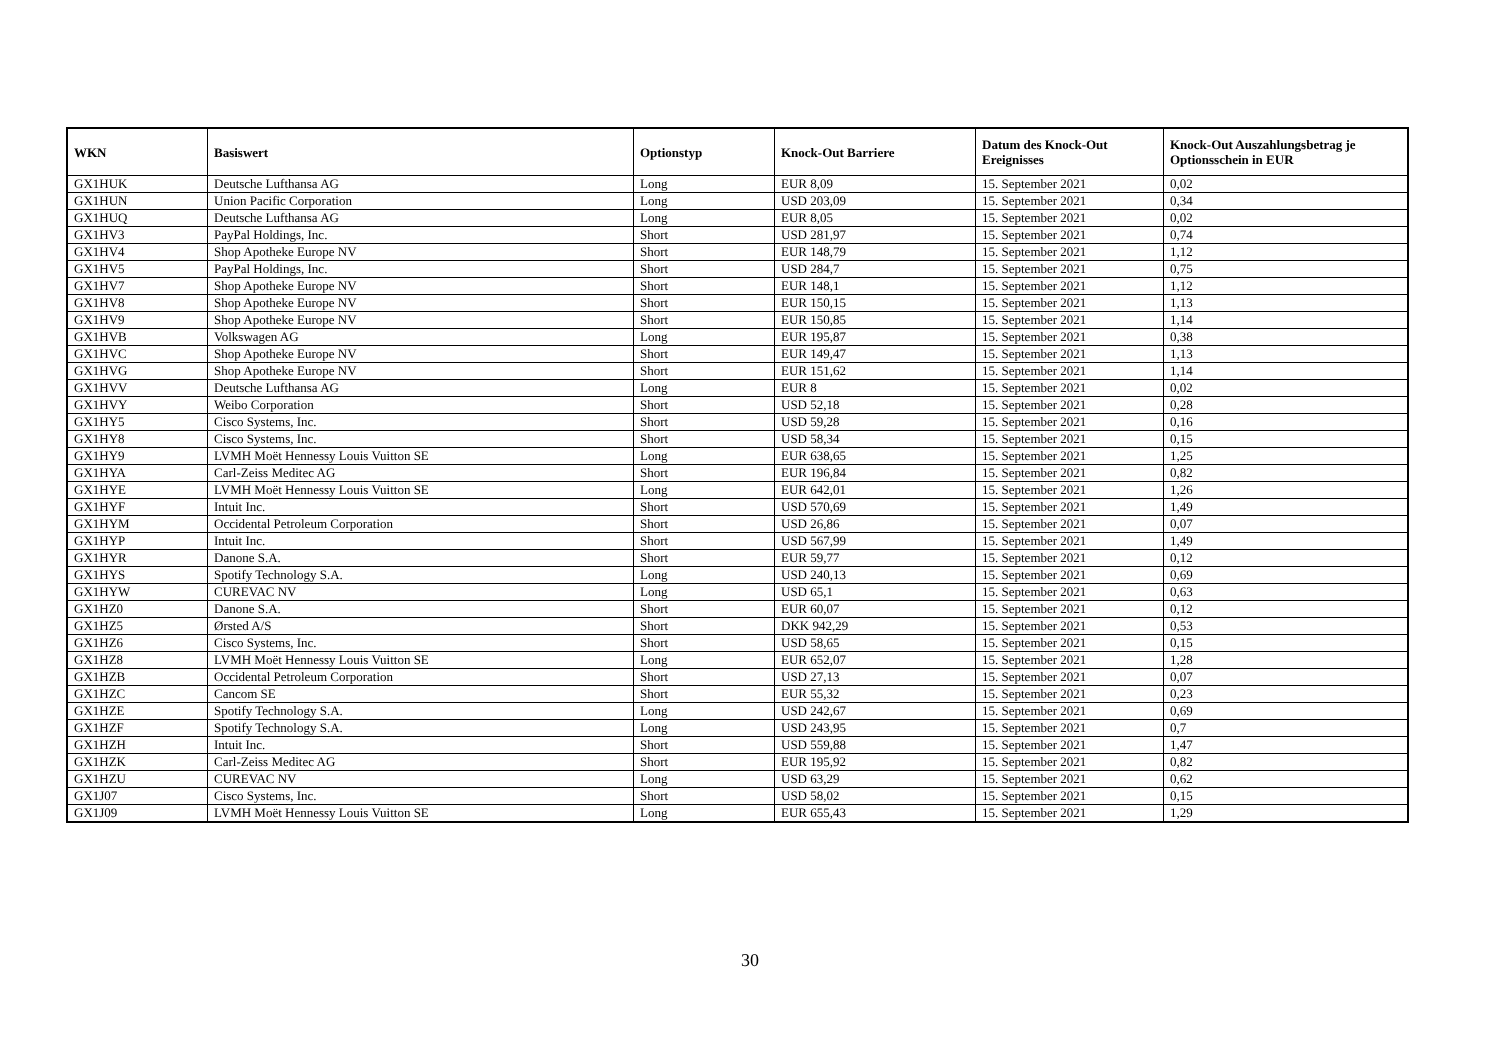| WKN | Basiswert | Optionstyp | Knock-Out Barriere | Datum des Knock-Out Ereignisses | Knock-Out Auszahlungsbetrag je Optionsschein in EUR |
| --- | --- | --- | --- | --- | --- |
| GX1HUK | Deutsche Lufthansa AG | Long | EUR 8,09 | 15. September 2021 | 0,02 |
| GX1HUN | Union Pacific Corporation | Long | USD 203,09 | 15. September 2021 | 0,34 |
| GX1HUQ | Deutsche Lufthansa AG | Long | EUR 8,05 | 15. September 2021 | 0,02 |
| GX1HV3 | PayPal Holdings, Inc. | Short | USD 281,97 | 15. September 2021 | 0,74 |
| GX1HV4 | Shop Apotheke Europe NV | Short | EUR 148,79 | 15. September 2021 | 1,12 |
| GX1HV5 | PayPal Holdings, Inc. | Short | USD 284,7 | 15. September 2021 | 0,75 |
| GX1HV7 | Shop Apotheke Europe NV | Short | EUR 148,1 | 15. September 2021 | 1,12 |
| GX1HV8 | Shop Apotheke Europe NV | Short | EUR 150,15 | 15. September 2021 | 1,13 |
| GX1HV9 | Shop Apotheke Europe NV | Short | EUR 150,85 | 15. September 2021 | 1,14 |
| GX1HVB | Volkswagen AG | Long | EUR 195,87 | 15. September 2021 | 0,38 |
| GX1HVC | Shop Apotheke Europe NV | Short | EUR 149,47 | 15. September 2021 | 1,13 |
| GX1HVG | Shop Apotheke Europe NV | Short | EUR 151,62 | 15. September 2021 | 1,14 |
| GX1HVV | Deutsche Lufthansa AG | Long | EUR 8 | 15. September 2021 | 0,02 |
| GX1HVY | Weibo Corporation | Short | USD 52,18 | 15. September 2021 | 0,28 |
| GX1HY5 | Cisco Systems, Inc. | Short | USD 59,28 | 15. September 2021 | 0,16 |
| GX1HY8 | Cisco Systems, Inc. | Short | USD 58,34 | 15. September 2021 | 0,15 |
| GX1HY9 | LVMH Moët Hennessy Louis Vuitton SE | Long | EUR 638,65 | 15. September 2021 | 1,25 |
| GX1HYA | Carl-Zeiss Meditec AG | Short | EUR 196,84 | 15. September 2021 | 0,82 |
| GX1HYE | LVMH Moët Hennessy Louis Vuitton SE | Long | EUR 642,01 | 15. September 2021 | 1,26 |
| GX1HYF | Intuit Inc. | Short | USD 570,69 | 15. September 2021 | 1,49 |
| GX1HYM | Occidental Petroleum Corporation | Short | USD 26,86 | 15. September 2021 | 0,07 |
| GX1HYP | Intuit Inc. | Short | USD 567,99 | 15. September 2021 | 1,49 |
| GX1HYR | Danone S.A. | Short | EUR 59,77 | 15. September 2021 | 0,12 |
| GX1HYS | Spotify Technology S.A. | Long | USD 240,13 | 15. September 2021 | 0,69 |
| GX1HYW | CUREVAC NV | Long | USD 65,1 | 15. September 2021 | 0,63 |
| GX1HZ0 | Danone S.A. | Short | EUR 60,07 | 15. September 2021 | 0,12 |
| GX1HZ5 | Ørsted A/S | Short | DKK 942,29 | 15. September 2021 | 0,53 |
| GX1HZ6 | Cisco Systems, Inc. | Short | USD 58,65 | 15. September 2021 | 0,15 |
| GX1HZ8 | LVMH Moët Hennessy Louis Vuitton SE | Long | EUR 652,07 | 15. September 2021 | 1,28 |
| GX1HZB | Occidental Petroleum Corporation | Short | USD 27,13 | 15. September 2021 | 0,07 |
| GX1HZC | Cancom SE | Short | EUR 55,32 | 15. September 2021 | 0,23 |
| GX1HZE | Spotify Technology S.A. | Long | USD 242,67 | 15. September 2021 | 0,69 |
| GX1HZF | Spotify Technology S.A. | Long | USD 243,95 | 15. September 2021 | 0,7 |
| GX1HZH | Intuit Inc. | Short | USD 559,88 | 15. September 2021 | 1,47 |
| GX1HZK | Carl-Zeiss Meditec AG | Short | EUR 195,92 | 15. September 2021 | 0,82 |
| GX1HZU | CUREVAC NV | Long | USD 63,29 | 15. September 2021 | 0,62 |
| GX1J07 | Cisco Systems, Inc. | Short | USD 58,02 | 15. September 2021 | 0,15 |
| GX1J09 | LVMH Moët Hennessy Louis Vuitton SE | Long | EUR 655,43 | 15. September 2021 | 1,29 |
30